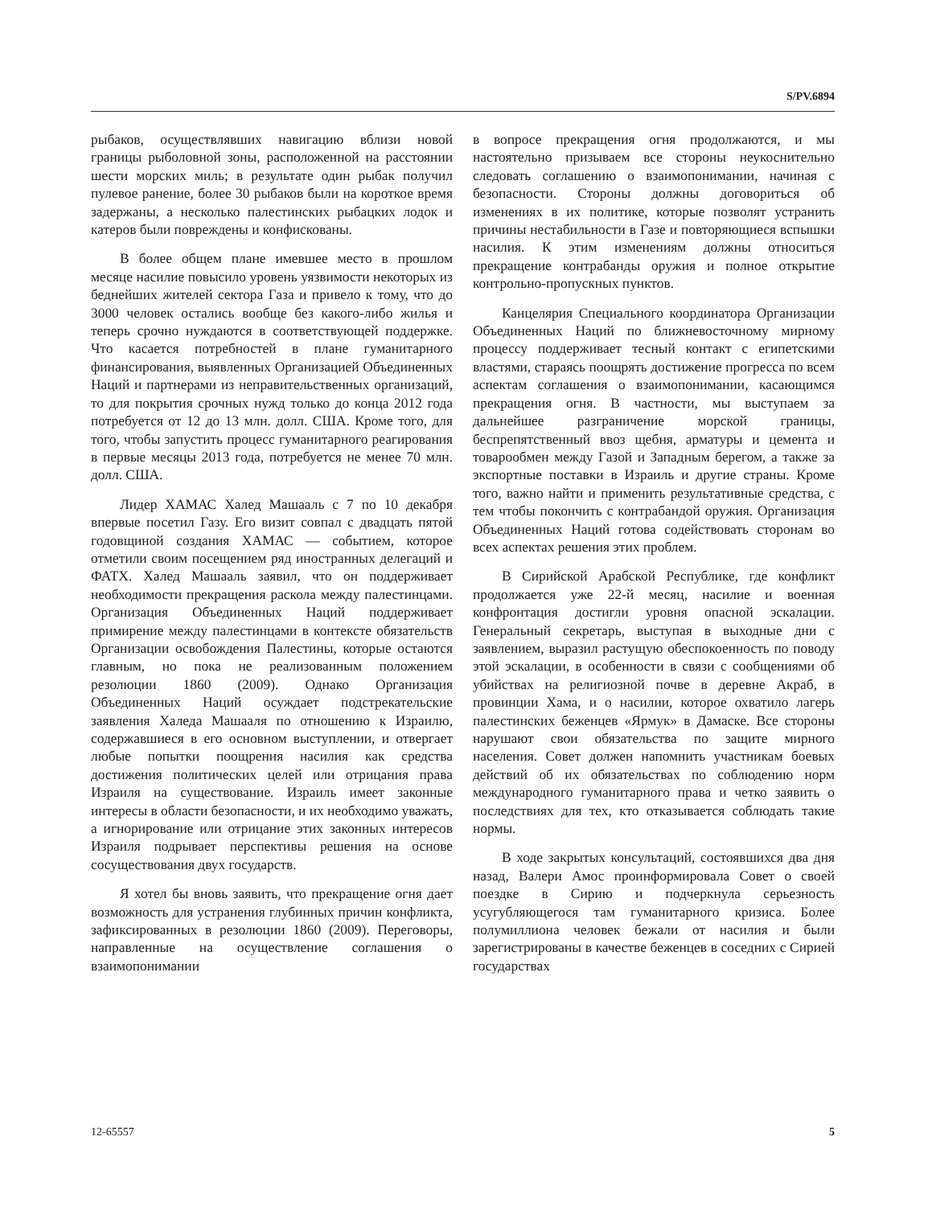S/PV.6894
рыбаков, осуществлявших навигацию вблизи новой границы рыболовной зоны, расположенной на расстоянии шести морских миль; в результате один рыбак получил пулевое ранение, более 30 рыбаков были на короткое время задержаны, а несколько палестинских рыбацких лодок и катеров были повреждены и конфискованы.
В более общем плане имевшее место в прошлом месяце насилие повысило уровень уязвимости некоторых из беднейших жителей сектора Газа и привело к тому, что до 3000 человек остались вообще без какого-либо жилья и теперь срочно нуждаются в соответствующей поддержке. Что касается потребностей в плане гуманитарного финансирования, выявленных Организацией Объединенных Наций и партнерами из неправительственных организаций, то для покрытия срочных нужд только до конца 2012 года потребуется от 12 до 13 млн. долл. США. Кроме того, для того, чтобы запустить процесс гуманитарного реагирования в первые месяцы 2013 года, потребуется не менее 70 млн. долл. США.
Лидер ХАМАС Халед Машааль с 7 по 10 декабря впервые посетил Газу. Его визит совпал с двадцать пятой годовщиной создания ХАМАС — событием, которое отметили своим посещением ряд иностранных делегаций и ФАТХ. Халед Машааль заявил, что он поддерживает необходимости прекращения раскола между палестинцами. Организация Объединенных Наций поддерживает примирение между палестинцами в контексте обязательств Организации освобождения Палестины, которые остаются главным, но пока не реализованным положением резолюции 1860 (2009). Однако Организация Объединенных Наций осуждает подстрекательские заявления Халеда Машааля по отношению к Израилю, содержавшиеся в его основном выступлении, и отвергает любые попытки поощрения насилия как средства достижения политических целей или отрицания права Израиля на существование. Израиль имеет законные интересы в области безопасности, и их необходимо уважать, а игнорирование или отрицание этих законных интересов Израиля подрывает перспективы решения на основе сосуществования двух государств.
Я хотел бы вновь заявить, что прекращение огня дает возможность для устранения глубинных причин конфликта, зафиксированных в резолюции 1860 (2009). Переговоры, направленные на осуществление соглашения о взаимопонимании
в вопросе прекращения огня продолжаются, и мы настоятельно призываем все стороны неукоснительно следовать соглашению о взаимопонимании, начиная с безопасности. Стороны должны договориться об изменениях в их политике, которые позволят устранить причины нестабильности в Газе и повторяющиеся вспышки насилия. К этим изменениям должны относиться прекращение контрабанды оружия и полное открытие контрольно-пропускных пунктов.
Канцелярия Специального координатора Организации Объединенных Наций по ближневосточному мирному процессу поддерживает тесный контакт с египетскими властями, стараясь поощрять достижение прогресса по всем аспектам соглашения о взаимопонимании, касающимся прекращения огня. В частности, мы выступаем за дальнейшее разграничение морской границы, беспрепятственный ввоз щебня, арматуры и цемента и товарообмен между Газой и Западным берегом, а также за экспортные поставки в Израиль и другие страны. Кроме того, важно найти и применить результативные средства, с тем чтобы покончить с контрабандой оружия. Организация Объединенных Наций готова содействовать сторонам во всех аспектах решения этих проблем.
В Сирийской Арабской Республике, где конфликт продолжается уже 22-й месяц, насилие и военная конфронтация достигли уровня опасной эскалации. Генеральный секретарь, выступая в выходные дни с заявлением, выразил растущую обеспокоенность по поводу этой эскалации, в особенности в связи с сообщениями об убийствах на религиозной почве в деревне Акраб, в провинции Хама, и о насилии, которое охватило лагерь палестинских беженцев «Ярмук» в Дамаске. Все стороны нарушают свои обязательства по защите мирного населения. Совет должен напомнить участникам боевых действий об их обязательствах по соблюдению норм международного гуманитарного права и четко заявить о последствиях для тех, кто отказывается соблюдать такие нормы.
В ходе закрытых консультаций, состоявшихся два дня назад, Валери Амос проинформировала Совет о своей поездке в Сирию и подчеркнула серьезность усугубляющегося там гуманитарного кризиса. Более полумиллиона человек бежали от насилия и были зарегистрированы в качестве беженцев в соседних с Сирией государствах
12-65557 5